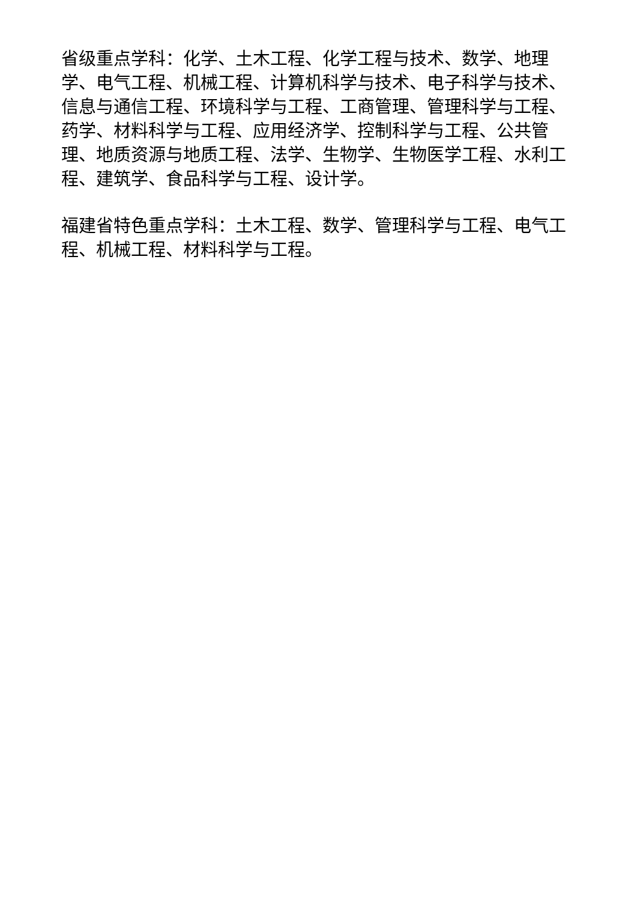省级重点学科：化学、土木工程、化学工程与技术、数学、地理学、电气工程、机械工程、计算机科学与技术、电子科学与技术、信息与通信工程、环境科学与工程、工商管理、管理科学与工程、药学、材料科学与工程、应用经济学、控制科学与工程、公共管理、地质资源与地质工程、法学、生物学、生物医学工程、水利工程、建筑学、食品科学与工程、设计学。
福建省特色重点学科：土木工程、数学、管理科学与工程、电气工程、机械工程、材料科学与工程。